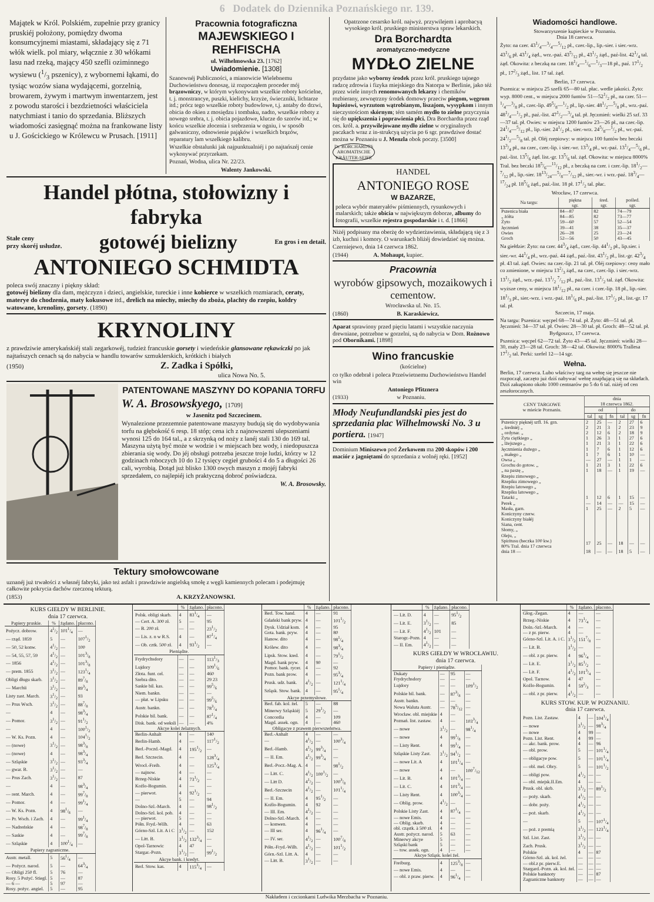6 Dodatek do Dziennika Poznańskiego nr. 139.
Majątek w Król. Polskiém, zupełnie przy granicy pruskiéj położony, pomiędzy dwoma konsumcyjnemi miastami, składający się z 71 włók wielk. pol miary, włącznie z 30 włókami lasu nad rzeką, mający 450 szefli oziminnego wysiewu (1/3 pszenicy), z wybornemi łąkami, do tysiąc wozów siana wydającemi, gorzelnią, browarem, żywym i martwym inwentarzem, jest z powodu starości i bezdzietności właściciela natychmiast i tanio do sprzedania. Bliższych wiadomości zasięgnąć można na frankowane listy u J. Gościckiego w Królewcu w Prusach. [1911]
Pracownia fotograficzna
MAJEWSKIEGO I REHFISCHA
ul. Wilhelmowska 23. [1762]
Uwiadomienie. [1308]
Szanownéj Publiczności, a mianowicie Wielebnemu Duchowieństwu donoszę, iż rozpocząłem proceder mój brązowniczy, w którym wykonywam wszelkie roboty kościelne, t. j. monstrancye, puszki, kielichy, krzyże, świeczniki, lichtarze itd.; prócz tego wszelkie roboty budowlowe, t.j. antaby do drzwi, obicia do okien z mosiędzu i tombaku, nadto, wszelkie roboty z nowego srebra, t. j. obicia pojazdowe, klucze do szorów itd.; w końcu wszelkie złocenia i srebrzenia w ogniu, i w sposób galwaniczny, odnowienie pająków i wszelkich brązów, reparatury lam wszelkiego kalibru.
Wszelkie obstalunki jak najpunktualniéj i po najtańszéj cenie wykonywać przyrzekam.
Poznań, Wodna, ulica Nr. 22/23.
Walenty Jankowski.
Handel płótna, stołowizny i fabryka
Stałe ceny
przy skoréj usłudze. gotowéj bielizny En gros i en detail.
ANTONIEGO SCHMIDTA
poleca swój znaczny i piękny skład:
gotowéj bielizny dla dam, mężczyzn i dzieci, angielskie, tureckie i inne kobierce w wszelkich rozmiarach, ceraty, materye do chodzenia, maty kokusowe itd., drelich na miechy, miechy do zboża, plachty do rzepiu, koldry watowane, krenoliny, gorsety. (1890)
KRYNOLINY
z prawdziwie amerykańskiéj stali zegarkowéj, tudzież francuskie gorsety i wiedeńskie glansowane rękawiczki po jak najtańszych cenach są do nabycia w handlu towarów szmuklerskich, krótkich i białych
(1950) Z. Zadka i Spółki,
ulica Nowa No. 5.
PATENTOWANE MASZYNY DO KOPANIA TORFU
W. A. Brosowskyego, [1709]
w Jasenitz pod Szczecinem.
Wynalezione przezemnie patentowane maszyny budują się do wydobywania torfu na głębokość 6 resp. 18 stóp; cena ich z najnowszemi ulepszeniami wynosi 125 do 164 tal., a z skrzynką od noży z lanéj stali 130 do 169 tal. Maszyna użytą być może w wodzie i w miejscach bez wody, i niedopuszcza zbierania się wody. Do jéj obsługi potrzeba jeszcze troje ludzi, którzy w 12 godzinach roboczych 10 do 12 tysięcy cegieł grubości 4 do 5 a długości 26 cali, wyrobią. Dotąd już blisko 1300 owych maszyn z mojéj fabryki sprzedałem, co najlepiéj ich praktyczną dobroć poświadcza.
W. A. Brosowsky.
Tektury smołowcowane
uznanéj już trwałości z własnéj fabryki, jako też asfalt i prawdziwie angielską smołę z węgli kamiennych polecam i podejmuję całkowite pokrycia dachów rzeczoną tekturą.
(1853) A. KRZYŻANOWSKI.
Opatrzone cesarsko król. najwyż. przywilejem i aprobacyą wysokiego król. pruskiego ministerstwa spraw lekarskich.
Dra Borchardta
aromatyczno-medyczne
MYDŁO ZIELNE
przydatne jako wyborny środek przez król. pruskiego tajnego radzcę zdrowia i fizyka miejskiego dra Natorpa w Berlinie, jako téż przez wiele innych renomowanych lekarzy i chemików rozbierany, zewnętrzny środek domowy przeciw piegom, węgrom łupieżowi, wyrzutom wątrobianym, liszajom, wysypkom i innym nieczystościom skórnym; tém samém mydło to zielne przyczynia się do upiększenia i poprawienia płci. Dra Borchardta przez rząd ces. król. a. przywilejowane mydło zielne w oryginalnych paczkach wraz z in-strukcyą użycia po 6 sgr. prawdziwe dostać można w Poznaniu u J. Menzla obok poczty. [3500]
Dr. BORCHARDTS AROMATISCHE KRÄUTER-SEIFE
HANDEL
ANTONIEGO ROSE
W BAZARZE,
poleca wybór materyałów piśmiennych, rysunkowych i malarskich; także obicia w największym doborze, albumy do fotografii, wszelkie rejestra gospodarskie i t. d. [1866]
Niżéj podpisany ma oberżę do wydzierżawienia, składającą się z 3 izb, kuchni i komory. O warunkach bliżéj dowiedzieć się można.
Czerniejewo, dnia 14 czerwca 1862.
(1944) A. Mohaupt, kupiec.
Pracownia
wyrobów gipsowych, mozaikowych i cementow.
Wrocławska ul. No. 15.
(1860) B. Karaskiewicz.
Aparat sprawiony przed pięciu latami i wszystkie naczynia drewniane, potrzebne w gorzelni, są do nabycia w Dom. Rożnowo pod Obornikami. [1898]
Wino francuskie
(kościelne)
co tylko odebrał i poleca Prześwietnemu Duchowieństwu Handel win
Antoniego Pfitznera
(1933) w Poznaniu.
Młody Neufundlandski pies jest do sprzedania plac Wilhelmowski No. 3 u portiera. [1947]
Dominium Miniszewo pod Żerkowem ma 200 skopów i 200 maciór z jagniętami do sprzedania z wolnéj ręki. [1952]
Wiadomości handlowe.
Stowarzyszenie kupieckie w Poznaniu.
Dnia 18 czerwca.
Żyto: na czer. 431/4—3/4—5/12 pł., czer.-lip., lip.-sier. i sier.-wrz. 431/6 pł. 431/4 żąd., wrz.-paź. 435/12 pł., 431/2 żąd., paź-list. 421/4 tal. żąd. Okowita: z beczką na czer. 181/4—1/6—1/3—18 pł., paź. 171/2 pł., 172/3 żąd., list. 17 tal. żąd.
Berlin, 17 czerwca.
Pszenica: w miejscu 25 szefli 65—80 tal. płac. wedle jakości. Żyto: wyp. 8000 cent., w miejscu 2000 funtów 51—521/2 pł., na czer. 51—1/4—3/8 pł., czer.-lip. 495/8—1/2 pł., lip.-sier. 481/2—5/8 pł., wrz.-paź. 481/4—1/2 pł., paź.-list. 471/2—3/4 tal. pł. Jęczmień: wielki 25 szf. 33—37 tal. pł. Owies: w miejscu 1200 funtów 23—26 pł., na czer.-lip. 241/4—5/12 pł., lip.-sier. 241/2 pł., sier.-wrz. 245/8—1/2 pł., wr.-paź. 241/2—5/8 tal. pł. Oléj rzepiowy: w miejscu 100 funtów bez beczki 133/4 pł., na czer., czer.-lip. i sier.-wr. 133/4 pł., wr.-paź. 131/4—5/6 pł., paź.-list. 135/6 żąd. list.-gr. 135/6 tal. żąd. Okowita: w miejscu 8000% Tral. bez beczki 185/6—11/12 pł., z beczką na czer. i czer.-lip. 181/2—7/12 pł., lip.-sier. 1813/24—5/8—7/12 pł., sier.-wr. i wrz.-paź. 183/4—17/24 pł. 185/6 żąd., paź.-list. 18 pł. 171/2 tal. płac.
Wrocław, 17 czerwca.
| Na targu: | piękna sgr. | śred. sgr. | pośled. sgr. |
| --- | --- | --- | --- |
| Pszenica biała | 84—87 | 82 | 74—79 |
| „ żółta | 84—85 | 82 | 73—77 |
| Żyto | 59—60 | 57 | 52—54 |
| Jęczmień | 39—41 | 38 | 35—37 |
| Owies | 26—28 | 25 | 23—24 |
| Groch | 52—56 | 50 | 43—45 |
Na giełdzie: Żyto: na czer. 443/4 żąd., czer.-lip. 441/2 pł., lip.sier. i sier.-wr. 441/4 pł., wrz.-paź. 44 żąd., paź.-list. 431/2 pł., list.-gr. 423/4 pł. 43 tal. żąd. Owies: na czer.-lip. 21 tal. pł. Oléj rzepiowy: ceny mało co zmienione, w miejscu 132/3 żąd., na czer., czer.-lip. i sier.-wrz. 131/2 żąd., wrz.-paź. 131/2 7/12 pł., paź.-list. 131/2 tal. żąd. Okowita: wyższe ceny, w miejscu 181/12 pł., na czer. i czer.-lip. 18 pł., lip.-sier. 181/3 pł., sier.-wrz. i wrz.-paź. 181/6 pł., paź.-list. 171/2 pł., list.-gr. 17 tal. pł.
Szczecin, 17 maja.
Na targu: Pszenica: węcpel 68—74 tal. pł. Żyto: 48—51 tal. pł. Jęczmień: 34—37 tal. pł. Owies: 28—30 tal. pł. Groch: 48—52 tal. pł.
Bydgoszcz, 17 czerwca.
Pszenica: węcpel 62—72 tal. Żyto 43—45 tal. Jęczmień: wielki 28—30, mały 23—28 tal. Groch: 38—42 tal. Okowita: 8000% Trallesa 171/2 tal. Perki: szefel 12—14 sgr.
Wełna.
Berlin, 17 czerwca. Lubo właściwy targ na wełnę się jeszcze nie rozpoczął, zaczęto już dziś nabywać wełnę znajdującą się na składach. Dziś zakupiono około 1000 centnarów po 5 do 6 tal. niżéj od cen zeszłorocznych.
| CENY TARGOWE w mieście Poznaniu. | dnia 18 czerwca 1862. | | | | | |
| --- | --- | --- | --- | --- | --- | --- |
| | od | | | do | | |
| | tal | sg | fn | tal | sg | fn |
| Pszenicy pięknéj szfl. 16. grn. | 2 | 25 | — | 2 | 27 | 6 |
| „ średniéj „ | 2 | 21 | 3 | 2 | 23 | 9 |
| „ ordynar. „ | 2 | 12 | 6 | 2 | 18 | 9 |
| Żyta ciężkiego „ | 1 | 26 | 3 | 1 | 27 | 6 |
| „ lżejszego „ | 1 | 21 | 3 | 1 | 22 | 6 |
| Jęczmienia dużego „ | 1 | 7 | 6 | 1 | 12 | 6 |
| „ małego „ | 1 | 7 | 6 | 1 | 10 | — |
| Owsa „ | — | 27 | — | 1 | 1 | — |
| Grochu do gotow. „ | 1 | 21 | 3 | 1 | 22 | 6 |
| „ na paszę „ | 1 | 18 | — | 1 | 19 | — |
| Rzepiu zimowego „ | | | | | | |
| Rzepiku zimowego „ | | | | | | |
| Rzepiu latowego „ | | | | | | |
| Rzepiku latowego „ | | | | | | |
| Tatarki „ | 1 | 12 | 6 | 1 | 15 | — |
| Perek „ | — | 14 | — | — | 15 | — |
| Masła, garn. | 1 | 25 | — | 2 | 5 | — |
| Koniczyny czerw. | | | | | | |
| Koniczyny białéj | | | | | | |
| Siana, cent. | | | | | | |
| Słomy, „ | | | | | | |
| Oleju, „ | | | | | | |
| Spiritusu (beczka 100 kw.) 80% Tral. dnia 17 czerwca | 17 | 25 | — | 18 | — | — |
| dnia 18 — | 18 | — | — | 18 | 5 | — |
KURS GIEŁDY W BERLINIE.
dnia 17 czerwca.
| Papiery pruskie. | % | żądano. | płacono. |
| --- | --- | --- | --- |
| Pożycz. dobrow. | 41/2 | 1011/4 | — |
| — rząd. 1859 | 5 | — | 1071/2 |
| — 50, 52 konw. | 41/2 | — | 100 |
| — 54, 55, 57, 59 | 41/2 | — | 1013/8 |
| — 1856 | 41/2 | — | 1013/8 |
| — prem. 1855 | 31/2 | — | 1231/4 |
| Obligi długu skarb. | 31/2 | — | 897/8 |
| — Marchii | 31/2 | — | 893/4 |
| Listy zast. March. | 31/2 | — | 93 |
| — Prus Wsch. | 31/2 | — | 887/8 |
| — | 4 | — | 983/4 |
| — Pomor. | 31/2 | — | 911/2 |
| — | 4 | — | 1001/2 |
| — W. Ks. Pozn. | 4 | — | 1041/2 |
| — (nowe) | 31/2 | — | 983/8 |
| — (nowe) | 4 | — | 983/4 |
| — Szląskie | 31/2 | — | 933/4 |
| — gwar. B. | 31/2 | — | — |
| — Prus Zach. | 31/2 | — | 87 |
| — | 4 | — | 983/4 |
| — rent. March. | 4 | — | 997/8 |
| — Pomor. | 4 | — | 991/4 |
| — W. Ks. Pozn. | 4 | 981/8 | — |
| — Pr. Wsch. i Zach. | 4 | — | 991/4 |
| — Nadreńskie | 4 | — | 987/8 |
| — Saskie | 4 | — | 997/8 |
| — Szląskie | 4 | 1001/4 | — |
| Papiery zagraniczne. | | | |
| Austr. metall. | 5 | 561/4 | — |
| — Pożycz. narod. | 5 | — | 643/4 |
| — Obligi 250 fl. | 5 | 76 | — |
| Rosy. 5 Pożyć. Stiegl. | 5 | — | 87 |
| — 6 — | 5 | 97 | — |
| Rosy. pożyc. angiel. | 5 | — | 95 |
| | % | żądano. | płacono. |
| --- | --- | --- | --- |
| Polsk. obligi skarb. | 4 | 831/4 | — |
| — Cert. A. 300 zł. | 5 | — | 95 |
| — B. 200 zł. | — | — | 231/2 |
| — Lis. z. n w R.S. | 4 | — | 871/4 |
| — Ob. cztk. 500 zł. | 4 | 931/2 | — |
| Pieniądze. | | | |
| Frydrychsdory | — | — | 1131/3 |
| Lujdory | — | — | 1091/6 |
| Złota. funt. cel. | — | — | 460 |
| Srebra dito. | — | — | 29 23 |
| Saskie bil. kas. | — | — | 995/6 |
| Niem. bankn. | — | — | — |
| — płat. w Lipsku | — | — | 995/6 |
| Austr. bankn. | — | — | 783/4 |
| Polskie bil. bank. | — | — | 871/4 |
| Disk. bank. od weksli | — | — | 4% |
| Akcye kolei żelaznych. | | | |
| Berlin-Anhalt | 4 | — | 140 |
| Berlin-Hamb. | 4 | — | 1171/2 |
| Berl.-Poczd.-Magd. | 4 | 1951/2 | — |
| Berl. Szczecin. | 4 | — | 1283/4 |
| Wrocł.-Freib. | 4 | — | 1253/4 |
| — najnow. | 4 | — | — |
| Brzeg-Niskie | 4 | 731/2 | — |
| Koźlo-Bogumin. | 4 | — | — |
| — pierwot. | 4 | 921/2 | — |
| — | 5 | — | 94 |
| Dolno-Szl.-March. | 4 | — | 981/2 |
| Dolno-Szl. kol. pob. | 4 | — | — |
| — pierwot. | 5 | — | — |
| Półn. Fryd.-Wilh. | 4 | — | 63 |
| Górno-Szl. Lit. A i C | 31/2 | — | 152 |
| — Litt. B. | 31/2 | 1323/4 | — |
| Opol-Tarnowic | 4 | 47 | — |
| Stargar.-Pozn. | 31/2 | — | 991/2 |
| Akcye bank. i kredyt. | | | |
| Berl. Stow. kas. | 4 | 1153/4 | — |
| | % | żądano. | płacono. |
| --- | --- | --- | --- |
| Berl. Tow. hand. | 4 | — | 91 |
| Gdański bank pryw. | 4 | — | 1011/2 |
| Dysk. Udział kom. | 4 | — | 95 |
| Gota. bank. pryw. | 4 | — | 80 |
| Hanow. dito | 4 | — | 981/4 |
| Królew. dito | 4 | — | 983/4 |
| Lipsk. Stow. kred. | 4 | — | 791/2 |
| Magd. bank pryw. | 4 | 90 | — |
| Pomor. bank. rycer. | 4 | — | 92 |
| Pozn. bank prow. | 4 | — | 953/4 |
| Prusk. udz. bank. | 41/2 | — | 1211/4 |
| Szląsk. Stow. bank. | 4 | — | 951/4 |
| Akcye przemysłowe. | | | |
| Berl. fab. kol. żel. | 5 | — | 88 |
| Minerwy Szląskiéj | 5 | 291/2 | — |
| Concordia | 4 | — | 109 |
| Magd. assek. ogn. | 4 | — | 460 |
| Obligacye z prawem pierwszeństwa. | | | |
| Berl.-Anhalt | 4 | — | — |
| — | 41/2 | — | 1003/4 |
| Berl.-Hamb. | 41/2 | 993/4 | — |
| — II. Em. | 41/2 | 993/4 | — |
| Berl.-Pocz.-Mag. A. | 4 | — | 981/2 |
| — Litt. C. | 41/2 | 1001/2 | — |
| — Litt D. | 41/2 | — | 1003/8 |
| Berl.-Szczecin | 41/2 | — | 1011/4 |
| — II. Em. | 4 | 951/2 | — |
| Koźlo-Bogumin. | 4 | 92 | — |
| — III. Em. | 41/2 | — | — |
| Dolno-Szl.-March. | 4 | — | — |
| — konwen. | 4 | — | — |
| — III ser. | 4 | 961/4 | — |
| — IV. ser. | 41/2 | — | 1007/8 |
| Półn.-Fryd.-Wilh. | 41/2 | — | 1011/2 |
| Górn.-Szl. Litt. A. | 4 | — | — |
| — Litt. B. | 31/2 | — | — |
| | % | żądano. | płacono. |
| --- | --- | --- | --- |
| — Lit. D. | 4 | — | 951/2 |
| — Lit. E. | 31/2 | — | 85 |
| — Lit. F. | 41/2 | 101 | — |
| Starogr.-Pozn. | 4 | — | — |
| — II. Em. | 41/2 | — | — |
KURS GIEŁDY W WROCŁAWIU.
dnia 17 czerwca.
| Papiery i pieniądze. | | | |
| --- | --- | --- | --- |
| Dukaty | — | 95 | — |
| Frydrychsdory | — | — | — |
| Lujdory | — | — | 1091/2 |
| Polskie bil. bank. | — | 873/8 | — |
| Austr. bankn. | — | — | — |
| Nowa Waluta Austr. | — | 785/12 | — |
| Wrocław. obl. miejskie | 4 | — | — |
| Poznań. list. zastaw. | 4 | — | 1033/4 |
| — nowe | 31/2 | — | 981/4 |
| — nowe | 4 | 991/8 | — |
| — Listy Rent. | 4 | 991/4 | — |
| Szląskie Listy Zast. | 31/2 | 941/2 | — |
| — nowe Lit. A | 4 | 1011/4 | — |
| — nowe | 4 | — | 1007/12 |
| — Lit. B. | 4 | 1013/4 | — |
| — Lit. C. | 4 | 1013/4 | — |
| — Listy Rent. | 4 | 1003/4 | — |
| — Oblig. prow. | 41/2 | — | — |
| Polskie Listy Zast. | 4 | 871/4 | — |
| — nowe Emis. | 4 | — | — |
| — Oblig. skarb. | 4 | — | — |
| obl. cząstk. à 500 zł. | 4 | — | — |
| Austr. pożycz. narod. | 5 | 63 | — |
| Minerwy akcye | 5 | — | — |
| Szląski bank | 5 | — | — |
| — tow. assek. ogn. | 4 | — | — |
| Akcye Szląsk. kolei żel. | | | |
| Freiburg. | 4 | 1253/8 | — |
| — nowe Emis. | 4 | — | — |
| — obl. z praw. pierw. | 4 | 961/4 | — |
| | % | żądano. | płacono. |
| --- | --- | --- | --- |
| Głog.-Żegan. | 4 | — | — |
| Brzeg.-Niskie | 4 | 731/4 | — |
| Doln.-Szl.-March. | 4 | — | — |
| — z pr. pierw. | 4 | — | — |
| Górno-Szl. Lit. A. i C. | 31/2 | 1517/8 | — |
| — Lit. B. | 31/2 | — | — |
| — obl. z pr. pierw. | 4 | 961/4 | — |
| — Lit. E. | 31/2 | 851/2 | — |
| — Lit. F. | 41/2 | 1013/4 | — |
| Opol. Tarnow. | 4 | 47 | — |
| Koźlo-Bogumin. | 4 | 592/3 | — |
| — obl. z pr. pierw. | 41/2 | — | — |
KURS STOW. KUP. W POZNANIU.
dnia 17 czerwca.
| Pozn. List. Zastaw. | 4 | — | 1041/4 |
| — nowe | 31/2 | — | 983/4 |
| — nowe | 4 | 99 | — |
| Pozn. List. Rent. | 4 | 99 | — |
| — akc. bank. prow. | 4 | — | 96 |
| — obl. prow. | 5 | — | 1011/4 |
| — obligacye pow. | 5 | — | 1011/4 |
| — obl. mel. Obry. | 5 | — | 1011/2 |
| — obligi pow. | 41/2 | — | — |
| — obl. miejsk.II.Em. | 4 | — | — |
| Prusk. obl. skrb. | 31/2 | — | 891/2 |
| — poży. skarb. | 41/2 | — | — |
| — dobr. poży. | 41/2 | — | — |
| — poż. skarb. | 41/2 | — | — |
| — | 5 | — | 1071/4 |
| — poż. z premią | 31/2 | — | 1231/4 |
| Szl. List. Zast. | 31/2 | — | — |
| Zach. Prusk. | 31/2 | — | — |
| Polskie | 4 | — | 87 |
| Górno-Szl. ak. kol. żel. | — | — | — |
| — obl.z pr. pierw.E. | — | — | — |
| Stargard.-Pozn. ak. kol. żel. | — | — | — |
| Polskie banknoty | — | — | 87 |
| Zagraniczne banknoty | — | — | — |
Nakładem i czcionkami Ludwika Merzbacha w Poznaniu.